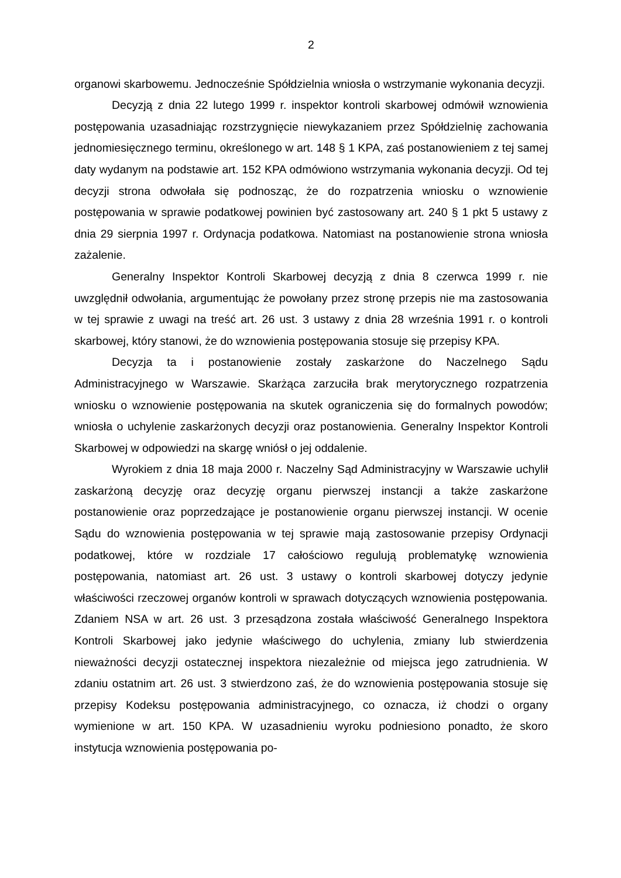2
organowi skarbowemu. Jednocześnie Spółdzielnia wniosła o wstrzymanie wykonania decyzji.
Decyzją z dnia 22 lutego 1999 r. inspektor kontroli skarbowej odmówił wznowienia postępowania uzasadniając rozstrzygnięcie niewykazaniem przez Spółdzielnię zachowania jednomiesięcznego terminu, określonego w art. 148 § 1 KPA, zaś postanowieniem z tej samej daty wydanym na podstawie art. 152 KPA odmówiono wstrzymania wykonania decyzji. Od tej decyzji strona odwołała się podnosząc, że do rozpatrzenia wniosku o wznowienie postępowania w sprawie podatkowej powinien być zastosowany art. 240 § 1 pkt 5 ustawy z dnia 29 sierpnia 1997 r. Ordynacja podatkowa. Natomiast na postanowienie strona wniosła zażalenie.
Generalny Inspektor Kontroli Skarbowej decyzją z dnia 8 czerwca 1999 r. nie uwzględnił odwołania, argumentując że powołany przez stronę przepis nie ma zastosowania w tej sprawie z uwagi na treść art. 26 ust. 3 ustawy z dnia 28 września 1991 r. o kontroli skarbowej, który stanowi, że do wznowienia postępowania stosuje się przepisy KPA.
Decyzja ta i postanowienie zostały zaskarżone do Naczelnego Sądu Administracyjnego w Warszawie. Skarżąca zarzuciła brak merytorycznego rozpatrzenia wniosku o wznowienie postępowania na skutek ograniczenia się do formalnych powodów; wniosła o uchylenie zaskarżonych decyzji oraz postanowienia. Generalny Inspektor Kontroli Skarbowej w odpowiedzi na skargę wniósł o jej oddalenie.
Wyrokiem z dnia 18 maja 2000 r. Naczelny Sąd Administracyjny w Warszawie uchylił zaskarżoną decyzję oraz decyzję organu pierwszej instancji a także zaskarżone postanowienie oraz poprzedzające je postanowienie organu pierwszej instancji. W ocenie Sądu do wznowienia postępowania w tej sprawie mają zastosowanie przepisy Ordynacji podatkowej, które w rozdziale 17 całościowo regulują problematykę wznowienia postępowania, natomiast art. 26 ust. 3 ustawy o kontroli skarbowej dotyczy jedynie właściwości rzeczowej organów kontroli w sprawach dotyczących wznowienia postępowania. Zdaniem NSA w art. 26 ust. 3 przesądzona została właściwość Generalnego Inspektora Kontroli Skarbowej jako jedynie właściwego do uchylenia, zmiany lub stwierdzenia nieważności decyzji ostatecznej inspektora niezależnie od miejsca jego zatrudnienia. W zdaniu ostatnim art. 26 ust. 3 stwierdzono zaś, że do wznowienia postępowania stosuje się przepisy Kodeksu postępowania administracyjnego, co oznacza, iż chodzi o organy wymienione w art. 150 KPA. W uzasadnieniu wyroku podniesiono ponadto, że skoro instytucja wznowienia postępowania po-